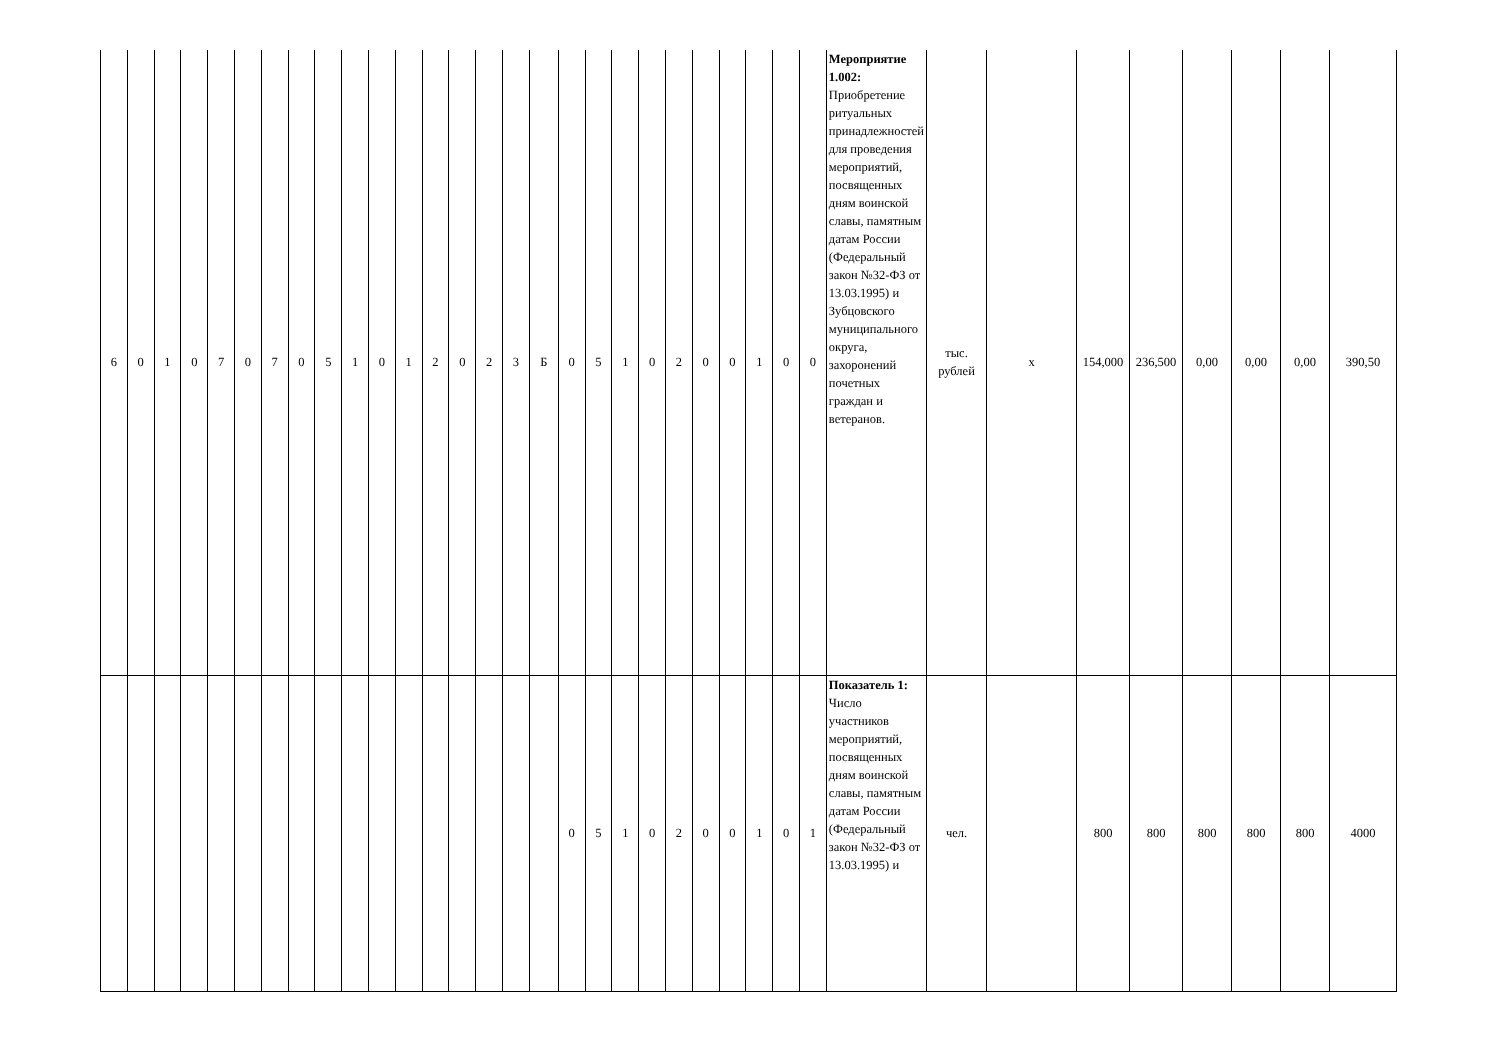| 6 | 0 | 1 | 0 | 7 | 0 | 7 | 0 | 5 | 1 | 0 | 1 | 2 | 0 | 2 | 3 | Б | 0 | 5 | 1 | 0 | 2 | 0 | 0 | 1 | 0 | 0 | Мероприятие 1.002: Приобретение ритуальных принадлежностей для проведения мероприятий, посвященных дням воинской славы, памятным датам России (Федеральный закон №32-ФЗ от 13.03.1995) и Зубцовского муниципального округа, захоронений почетных граждан и ветеранов. | тыс. рублей | х | 154,000 | 236,500 | 0,00 | 0,00 | 0,00 | 390,50 |
| | | | | | | | | | | | | | | | | | 0 | 5 | 1 | 0 | 2 | 0 | 0 | 1 | 0 | 1 | Показатель 1: Число участников мероприятий, посвященных дням воинской славы, памятным датам России (Федеральный закон №32-ФЗ от 13.03.1995) и | чел. | | 800 | 800 | 800 | 800 | 800 | 4000 |